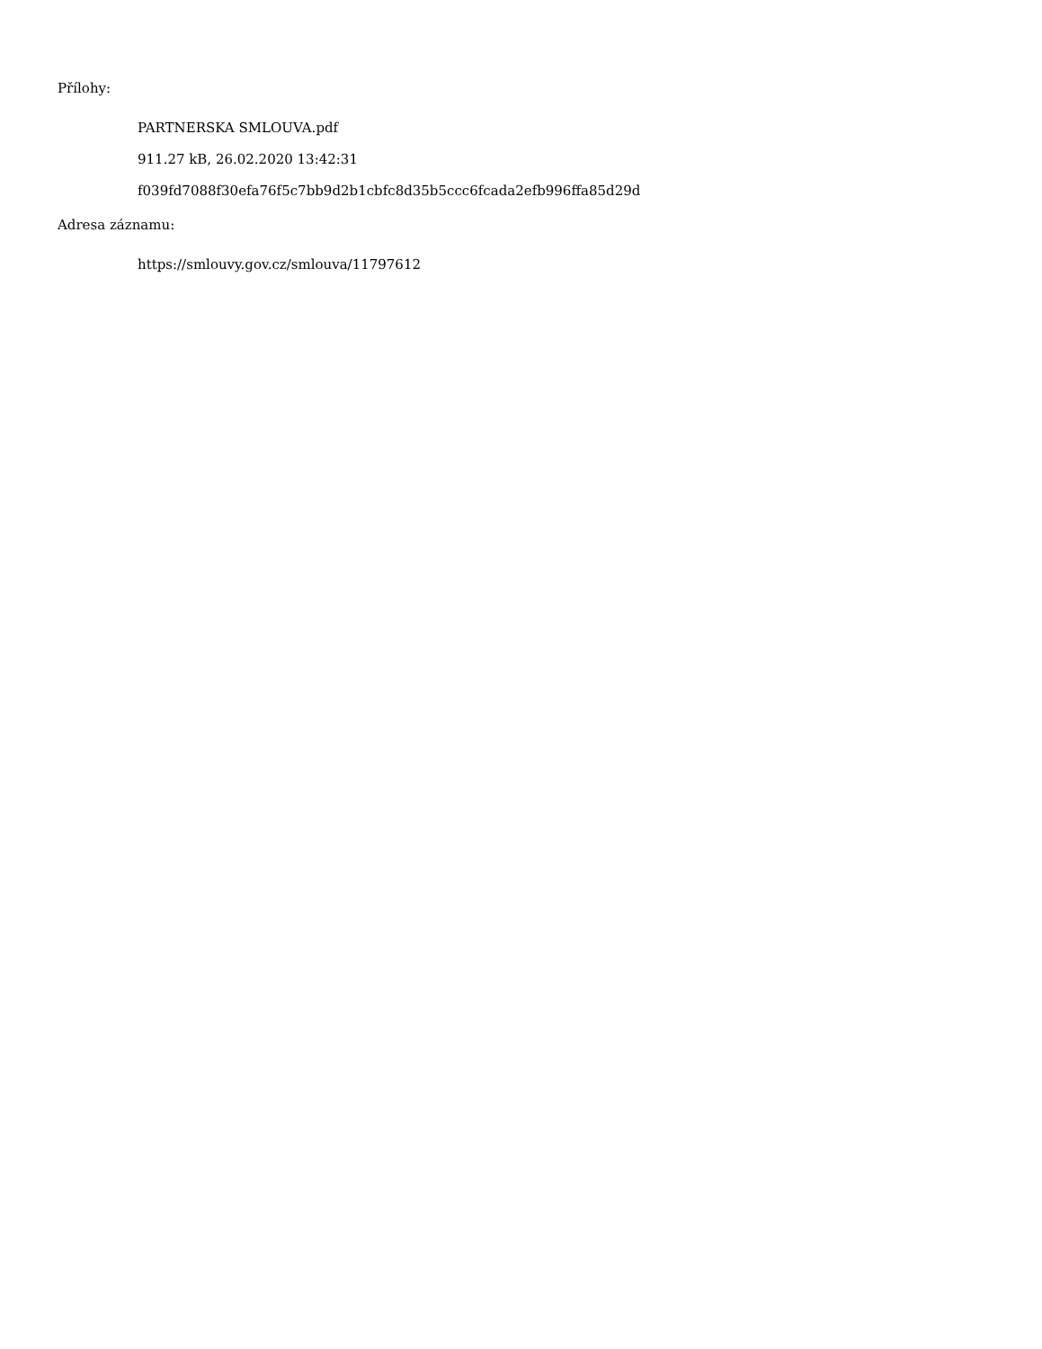Přílohy:
PARTNERSKA SMLOUVA.pdf
911.27 kB, 26.02.2020 13:42:31
f039fd7088f30efa76f5c7bb9d2b1cbfc8d35b5ccc6fcada2efb996ffa85d29d
Adresa záznamu:
https://smlouvy.gov.cz/smlouva/11797612